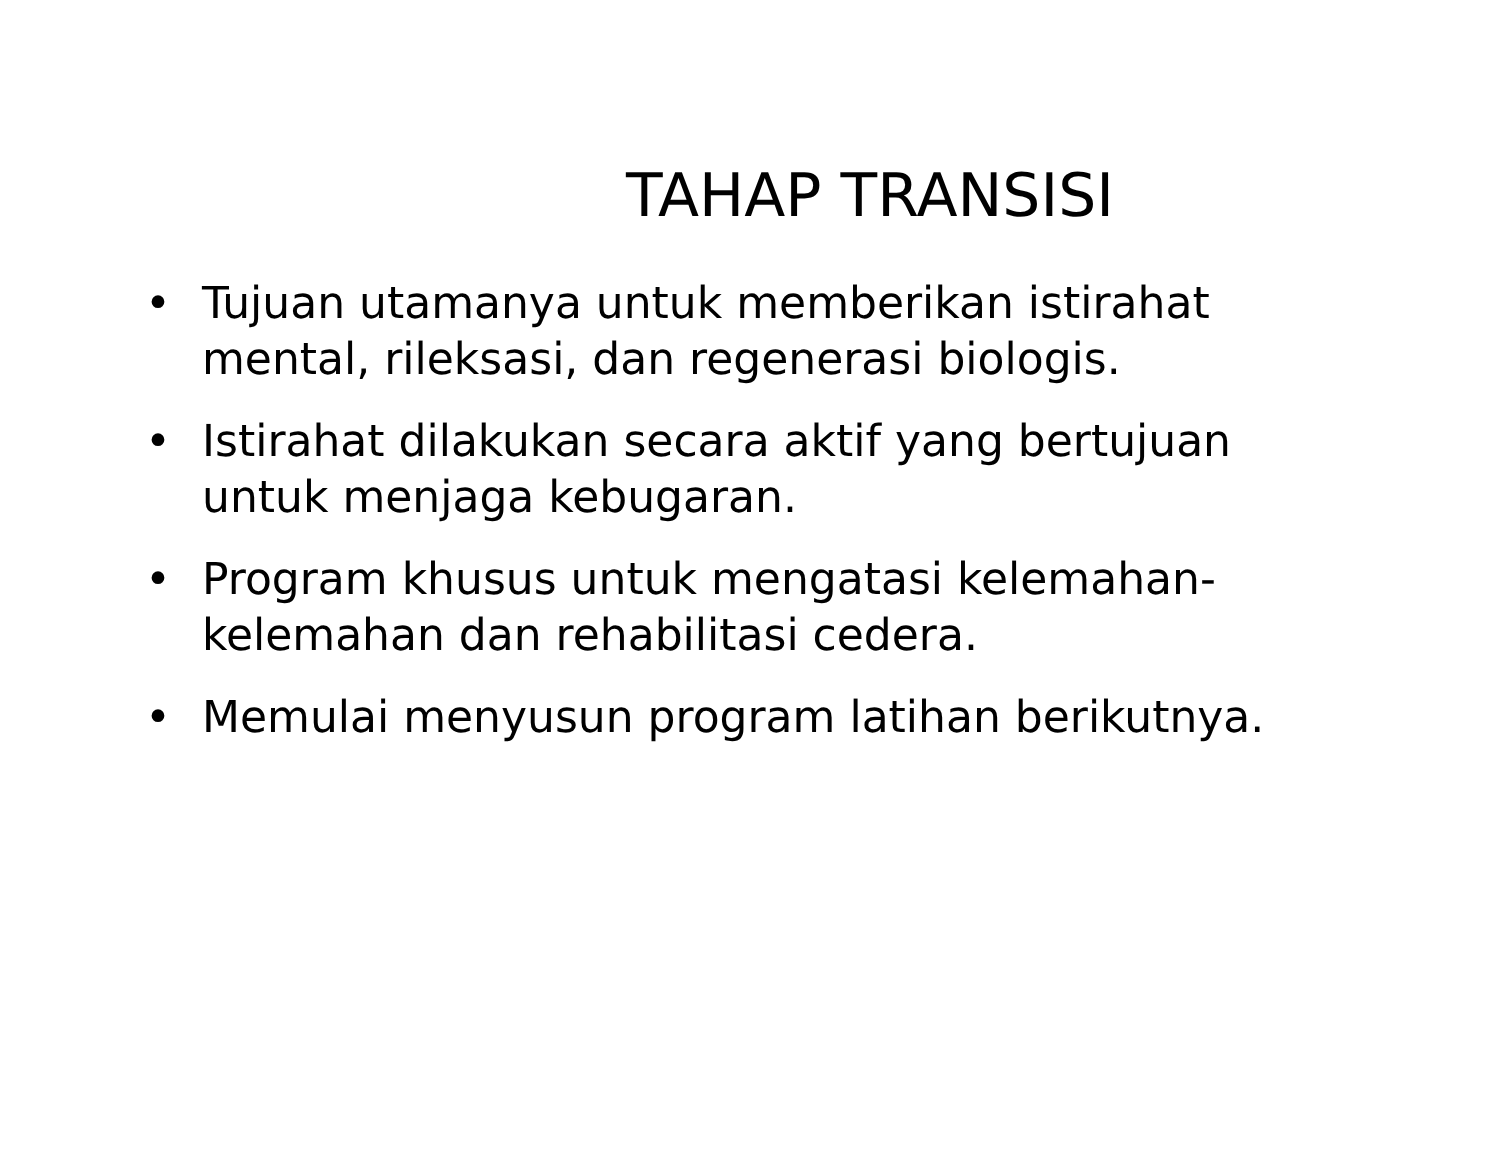TAHAP TRANSISI
• Tujuan utamanya untuk memberikan istirahat mental, rileksasi, dan regenerasi biologis.
• Istirahat dilakukan secara aktif yang bertujuan untuk menjaga kebugaran.
• Program khusus untuk mengatasi kelemahan-kelemahan dan rehabilitasi cedera.
• Memulai menyusun program latihan berikutnya.